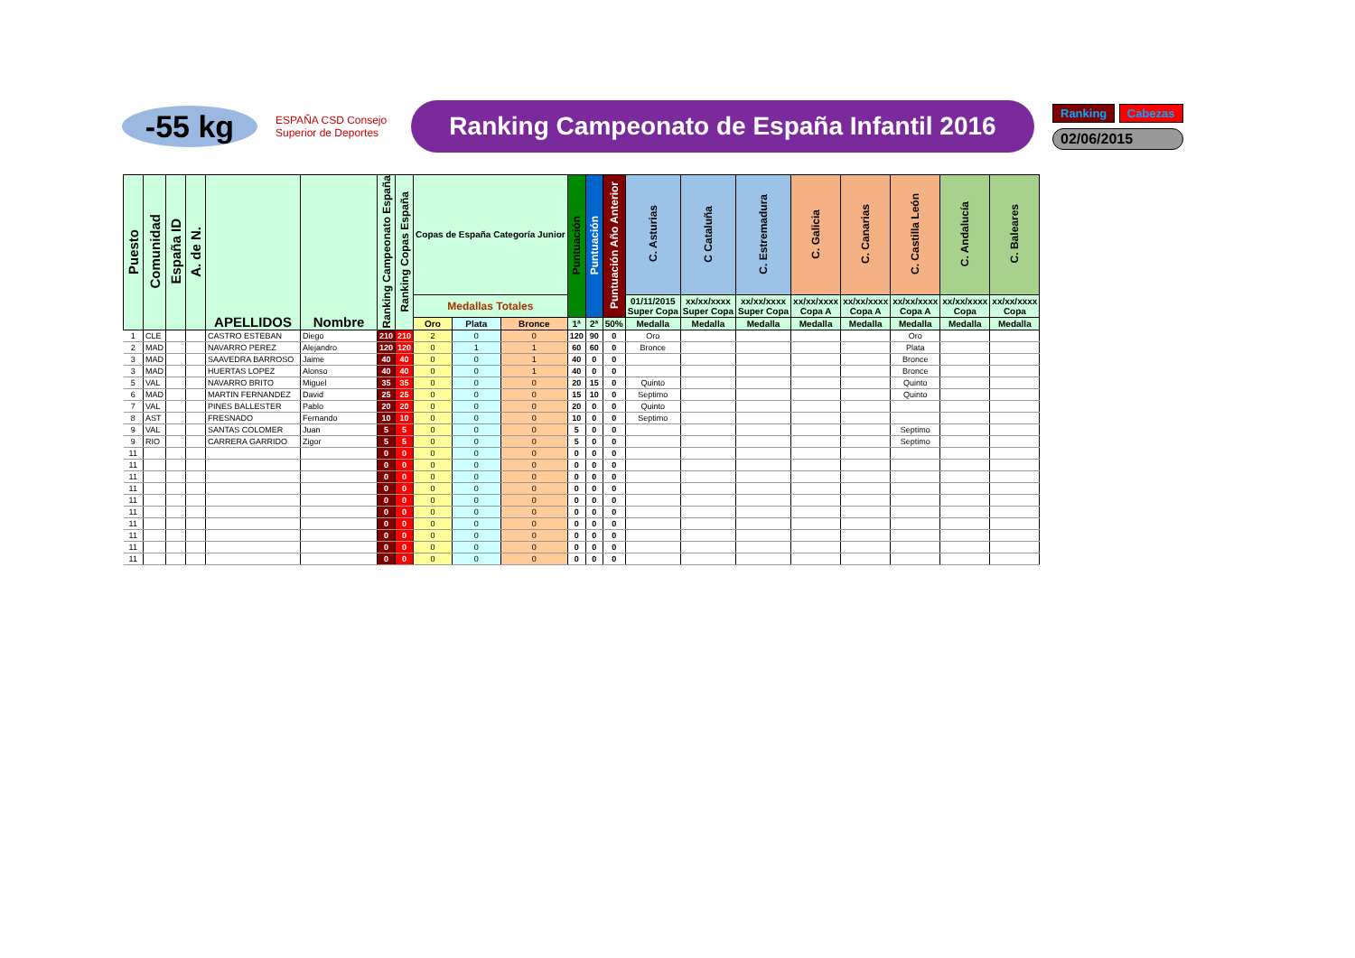-55 kg
ESPAÑA CSD Consejo Superior de Deportes
Ranking Campeonato de España Infantil 2016
Ranking Cabezas
02/06/2015
| Puesto | Comunidad | España ID | A. de N. | APELLIDOS | Nombre | Ranking Campeonato España | Ranking Copas España | Copas de España Categoría Junior | | | Puntuación | Puntuación | Puntuación Año Anterior | C. Asturias | C Cataluña | C. Estremadura | C. Galicia | C. Canarias | C. Castilla León | C. Andalucía | C. Baleares |
| --- | --- | --- | --- | --- | --- | --- | --- | --- | --- | --- | --- | --- | --- | --- | --- | --- | --- | --- | --- | --- | --- |
| | | | | | | | | Medallas Totales | | | | | | 01/11/2015 Super Copa | xx/xx/xxxx Super Copa | xx/xx/xxxx Super Copa | xx/xx/xxxx Copa A | xx/xx/xxxx Copa A | xx/xx/xxxx Copa A | xx/xx/xxxx Copa | xx/xx/xxxx Copa |
| | | | | | | | | Oro | Plata | Bronce | 1ª | 2ª | 50% | Medalla | Medalla | Medalla | Medalla | Medalla | Medalla | Medalla | Medalla |
| 1 | CLE | | | CASTRO ESTEBAN | Diego | 210 | 210 | 2 | 0 | 0 | 120 | 90 | 0 | Oro | | | | | Oro | | |
| 2 | MAD | | | NAVARRO PEREZ | Alejandro | 120 | 120 | 0 | 1 | 1 | 60 | 60 | 0 | Bronce | | | | | Plata | | |
| 3 | MAD | | | SAAVEDRA BARROSO | Jaime | 40 | 40 | 0 | 0 | 1 | 40 | 0 | 0 | | | | | | Bronce | | |
| 3 | MAD | | | HUERTAS LOPEZ | Alonso | 40 | 40 | 0 | 0 | 1 | 40 | 0 | 0 | | | | | | Bronce | | |
| 5 | VAL | | | NAVARRO BRITO | Miguel | 35 | 35 | 0 | 0 | 0 | 20 | 15 | 0 | Quinto | | | | | Quinto | | |
| 6 | MAD | | | MARTIN FERNANDEZ | David | 25 | 25 | 0 | 0 | 0 | 15 | 10 | 0 | Septimo | | | | | Quinto | | |
| 7 | VAL | | | PINES BALLESTER | Pablo | 20 | 20 | 0 | 0 | 0 | 20 | 0 | 0 | Quinto | | | | | | | |
| 8 | AST | | | FRESNADO | Fernando | 10 | 10 | 0 | 0 | 0 | 10 | 0 | 0 | Septimo | | | | | | | |
| 9 | VAL | | | SANTAS COLOMER | Juan | 5 | 5 | 0 | 0 | 0 | 5 | 0 | 0 | | | | | | Septimo | | |
| 9 | RIO | | | CARRERA GARRIDO | Zigor | 5 | 5 | 0 | 0 | 0 | 5 | 0 | 0 | | | | | | Septimo | | |
| 11 | | | | | | 0 | 0 | 0 | 0 | 0 | 0 | 0 | 0 | | | | | | | | |
| 11 | | | | | | 0 | 0 | 0 | 0 | 0 | 0 | 0 | 0 | | | | | | | | |
| 11 | | | | | | 0 | 0 | 0 | 0 | 0 | 0 | 0 | 0 | | | | | | | | |
| 11 | | | | | | 0 | 0 | 0 | 0 | 0 | 0 | 0 | 0 | | | | | | | | |
| 11 | | | | | | 0 | 0 | 0 | 0 | 0 | 0 | 0 | 0 | | | | | | | | |
| 11 | | | | | | 0 | 0 | 0 | 0 | 0 | 0 | 0 | 0 | | | | | | | | |
| 11 | | | | | | 0 | 0 | 0 | 0 | 0 | 0 | 0 | 0 | | | | | | | | |
| 11 | | | | | | 0 | 0 | 0 | 0 | 0 | 0 | 0 | 0 | | | | | | | | |
| 11 | | | | | | 0 | 0 | 0 | 0 | 0 | 0 | 0 | 0 | | | | | | | | |
| 11 | | | | | | 0 | 0 | 0 | 0 | 0 | 0 | 0 | 0 | | | | | | | | |